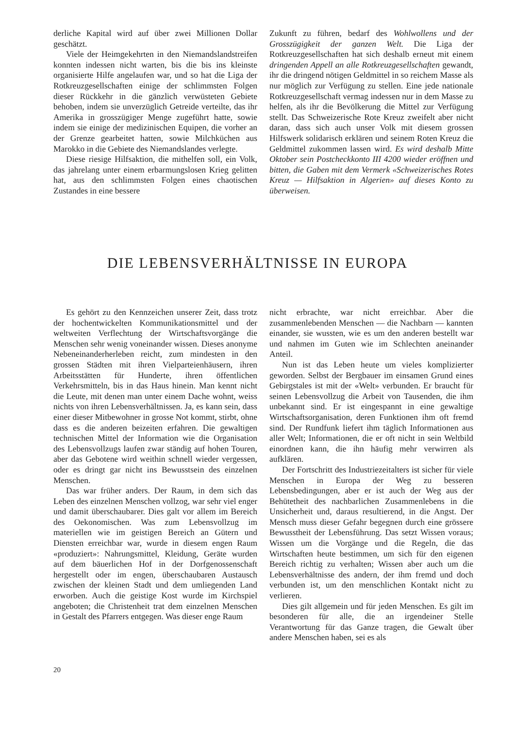derliche Kapital wird auf über zwei Millionen Dollar geschätzt.
Viele der Heimgekehrten in den Niemandslandstreifen konnten indessen nicht warten, bis die bis ins kleinste organisierte Hilfe angelaufen war, und so hat die Liga der Rotkreuzgesellschaften einige der schlimmsten Folgen dieser Rückkehr in die gänzlich verwüsteten Gebiete behoben, indem sie unverzüglich Getreide verteilte, das ihr Amerika in grosszügiger Menge zugeführt hatte, sowie indem sie einige der medizinischen Equipen, die vorher an der Grenze gearbeitet hatten, sowie Milchküchen aus Marokko in die Gebiete des Niemandslandes verlegte.
Diese riesige Hilfsaktion, die mithelfen soll, ein Volk, das jahrelang unter einem erbarmungslosen Krieg gelitten hat, aus den schlimmsten Folgen eines chaotischen Zustandes in eine bessere
Zukunft zu führen, bedarf des Wohlwollens und der Grosszügigkeit der ganzen Welt. Die Liga der Rotkreuzgesellschaften hat sich deshalb erneut mit einem dringenden Appell an alle Rotkreuzgesellschaften gewandt, ihr die dringend nötigen Geldmittel in so reichem Masse als nur möglich zur Verfügung zu stellen. Eine jede nationale Rotkreuzgesellschaft vermag indessen nur in dem Masse zu helfen, als ihr die Bevölkerung die Mittel zur Verfügung stellt. Das Schweizerische Rote Kreuz zweifelt aber nicht daran, dass sich auch unser Volk mit diesem grossen Hilfswerk solidarisch erklären und seinem Roten Kreuz die Geldmittel zukommen lassen wird. Es wird deshalb Mitte Oktober sein Postcheckkonto III 4200 wieder eröffnen und bitten, die Gaben mit dem Vermerk «Schweizerisches Rotes Kreuz — Hilfsaktion in Algerien» auf dieses Konto zu überweisen.
DIE LEBENSVERHÄLTNISSE IN EUROPA
Es gehört zu den Kennzeichen unserer Zeit, dass trotz der hochentwickelten Kommunikationsmittel und der weltweiten Verflechtung der Wirtschaftsvorgänge die Menschen sehr wenig voneinander wissen. Dieses anonyme Nebeneinanderherleben reicht, zum mindesten in den grossen Städten mit ihren Vielparteienhäusern, ihren Arbeitsstätten für Hunderte, ihren öffentlichen Verkehrsmitteln, bis in das Haus hinein. Man kennt nicht die Leute, mit denen man unter einem Dache wohnt, weiss nichts von ihren Lebensverhältnissen. Ja, es kann sein, dass einer dieser Mitbewohner in grosse Not kommt, stirbt, ohne dass es die anderen beizeiten erfahren. Die gewaltigen technischen Mittel der Information wie die Organisation des Lebensvollzugs laufen zwar ständig auf hohen Touren, aber das Gebotene wird weithin schnell wieder vergessen, oder es dringt gar nicht ins Bewusstsein des einzelnen Menschen.
Das war früher anders. Der Raum, in dem sich das Leben des einzelnen Menschen vollzog, war sehr viel enger und damit überschaubarer. Dies galt vor allem im Bereich des Oekonomischen. Was zum Lebensvollzug im materiellen wie im geistigen Bereich an Gütern und Diensten erreichbar war, wurde in diesem engen Raum «produziert»: Nahrungsmittel, Kleidung, Geräte wurden auf dem bäuerlichen Hof in der Dorfgenossenschaft hergestellt oder im engen, überschaubaren Austausch zwischen der kleinen Stadt und dem umliegenden Land erworben. Auch die geistige Kost wurde im Kirchspiel angeboten; die Christenheit trat dem einzelnen Menschen in Gestalt des Pfarrers entgegen. Was dieser enge Raum
nicht erbrachte, war nicht erreichbar. Aber die zusammenlebenden Menschen — die Nachbarn — kannten einander, sie wussten, wie es um den anderen bestellt war und nahmen im Guten wie im Schlechten aneinander Anteil.
Nun ist das Leben heute um vieles komplizierter geworden. Selbst der Bergbauer im einsamen Grund eines Gebirgstales ist mit der «Welt» verbunden. Er braucht für seinen Lebensvollzug die Arbeit von Tausenden, die ihm unbekannt sind. Er ist eingespannt in eine gewaltige Wirtschaftsorganisation, deren Funktionen ihm oft fremd sind. Der Rundfunk liefert ihm täglich Informationen aus aller Welt; Informationen, die er oft nicht in sein Weltbild einordnen kann, die ihn häufig mehr verwirren als aufklären.
Der Fortschritt des Industriezeitalters ist sicher für viele Menschen in Europa der Weg zu besseren Lebensbedingungen, aber er ist auch der Weg aus der Behütetheit des nachbarlichen Zusammenlebens in die Unsicherheit und, daraus resultierend, in die Angst. Der Mensch muss dieser Gefahr begegnen durch eine grössere Bewusstheit der Lebensführung. Das setzt Wissen voraus; Wissen um die Vorgänge und die Regeln, die das Wirtschaften heute bestimmen, um sich für den eigenen Bereich richtig zu verhalten; Wissen aber auch um die Lebensverhältnisse des andern, der ihm fremd und doch verbunden ist, um den menschlichen Kontakt nicht zu verlieren.
Dies gilt allgemein und für jeden Menschen. Es gilt im besonderen für alle, die an irgendeiner Stelle Verantwortung für das Ganze tragen, die Gewalt über andere Menschen haben, sei es als
20